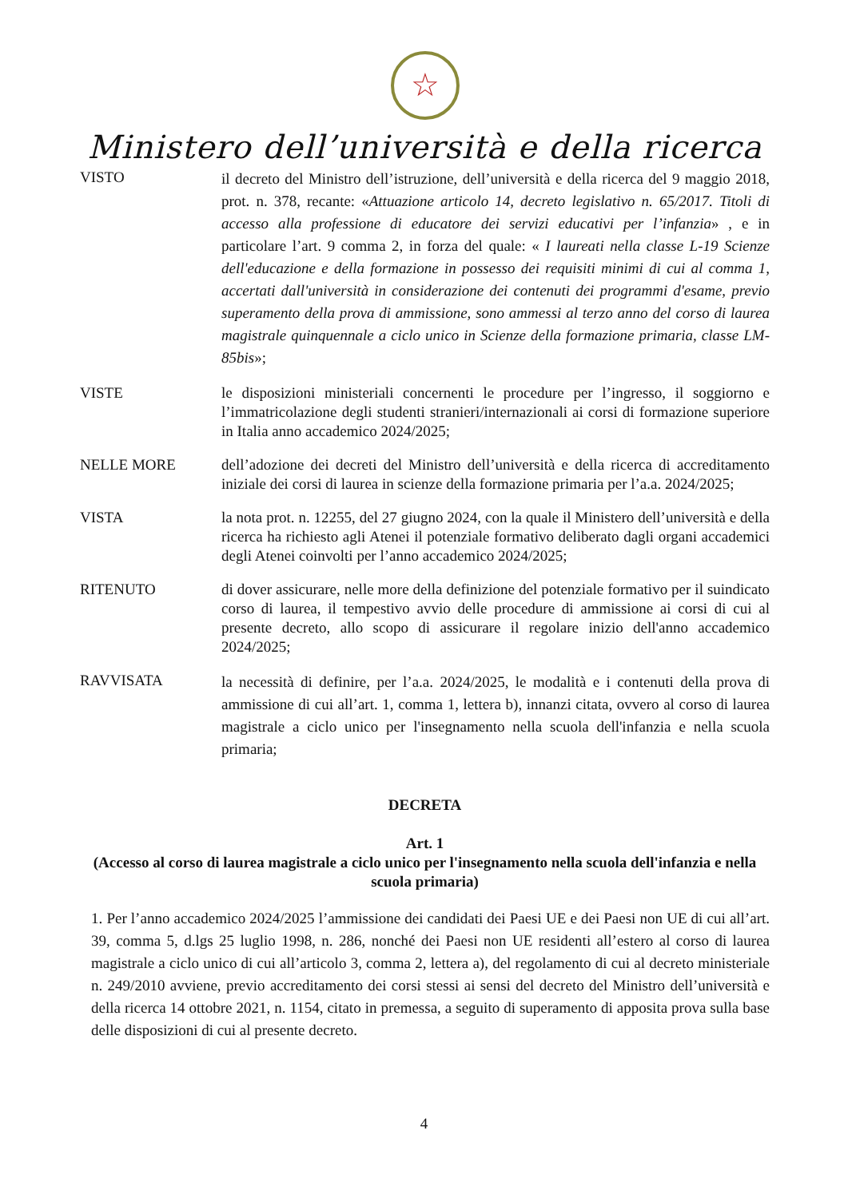☆
Ministero dell’università e della ricerca
VISTO
il decreto del Ministro dell’istruzione, dell’università e della ricerca del 9 maggio 2018, prot. n. 378, recante: «Attuazione articolo 14, decreto legislativo n. 65/2017. Titoli di accesso alla professione di educatore dei servizi educativi per l’infanzia» , e in particolare l’art. 9 comma 2, in forza del quale: « I laureati nella classe L-19 Scienze dell'educazione e della formazione in possesso dei requisiti minimi di cui al comma 1, accertati dall'università in considerazione dei contenuti dei programmi d'esame, previo superamento della prova di ammissione, sono ammessi al terzo anno del corso di laurea magistrale quinquennale a ciclo unico in Scienze della formazione primaria, classe LM-85bis»;
VISTE le disposizioni ministeriali concernenti le procedure per l’ingresso, il soggiorno e l’immatricolazione degli studenti stranieri/internazionali ai corsi di formazione superiore in Italia anno accademico 2024/2025;
NELLE MORE dell’adozione dei decreti del Ministro dell’università e della ricerca di accreditamento iniziale dei corsi di laurea in scienze della formazione primaria per l’a.a. 2024/2025;
VISTA la nota prot. n. 12255, del 27 giugno 2024, con la quale il Ministero dell’università e della ricerca ha richiesto agli Atenei il potenziale formativo deliberato dagli organi accademici degli Atenei coinvolti per l’anno accademico 2024/2025;
RITENUTO di dover assicurare, nelle more della definizione del potenziale formativo per il suindicato corso di laurea, il tempestivo avvio delle procedure di ammissione ai corsi di cui al presente decreto, allo scopo di assicurare il regolare inizio dell'anno accademico 2024/2025;
RAVVISATA
la necessità di definire, per l’a.a. 2024/2025, le modalità e i contenuti della prova di ammissione di cui all’art. 1, comma 1, lettera b), innanzi citata, ovvero al corso di laurea magistrale a ciclo unico per l'insegnamento nella scuola dell'infanzia e nella scuola primaria;
DECRETA
Art. 1
(Accesso al corso di laurea magistrale a ciclo unico per l'insegnamento nella scuola dell'infanzia e nella scuola primaria)
1. Per l’anno accademico 2024/2025 l’ammissione dei candidati dei Paesi UE e dei Paesi non UE di cui all’art. 39, comma 5, d.lgs 25 luglio 1998, n. 286, nonché dei Paesi non UE residenti all’estero al corso di laurea magistrale a ciclo unico di cui all’articolo 3, comma 2, lettera a), del regolamento di cui al decreto ministeriale n. 249/2010 avviene, previo accreditamento dei corsi stessi ai sensi del decreto del Ministro dell’università e della ricerca 14 ottobre 2021, n. 1154, citato in premessa, a seguito di superamento di apposita prova sulla base delle disposizioni di cui al presente decreto.
4